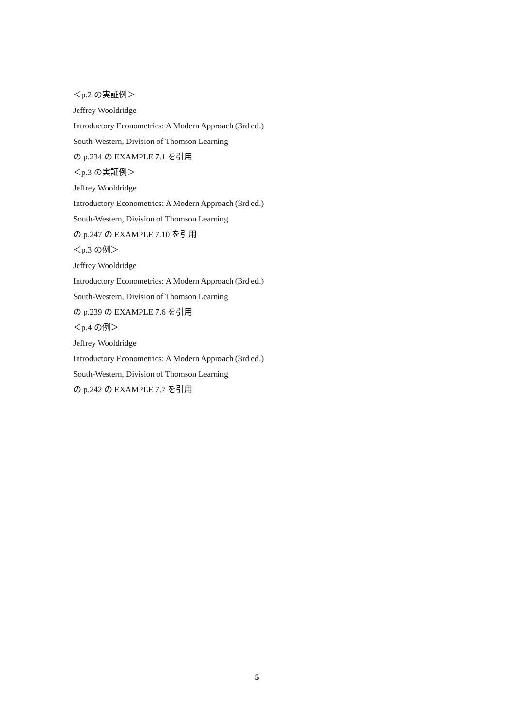＜p.2 の実証例＞
Jeffrey Wooldridge
Introductory Econometrics: A Modern Approach (3rd ed.)
South-Western, Division of Thomson Learning
の p.234 の EXAMPLE 7.1 を引用
＜p.3 の実証例＞
Jeffrey Wooldridge
Introductory Econometrics: A Modern Approach (3rd ed.)
South-Western, Division of Thomson Learning
の p.247 の EXAMPLE 7.10 を引用
＜p.3 の例＞
Jeffrey Wooldridge
Introductory Econometrics: A Modern Approach (3rd ed.)
South-Western, Division of Thomson Learning
の p.239 の EXAMPLE 7.6 を引用
＜p.4 の例＞
Jeffrey Wooldridge
Introductory Econometrics: A Modern Approach (3rd ed.)
South-Western, Division of Thomson Learning
の p.242 の EXAMPLE 7.7 を引用
5